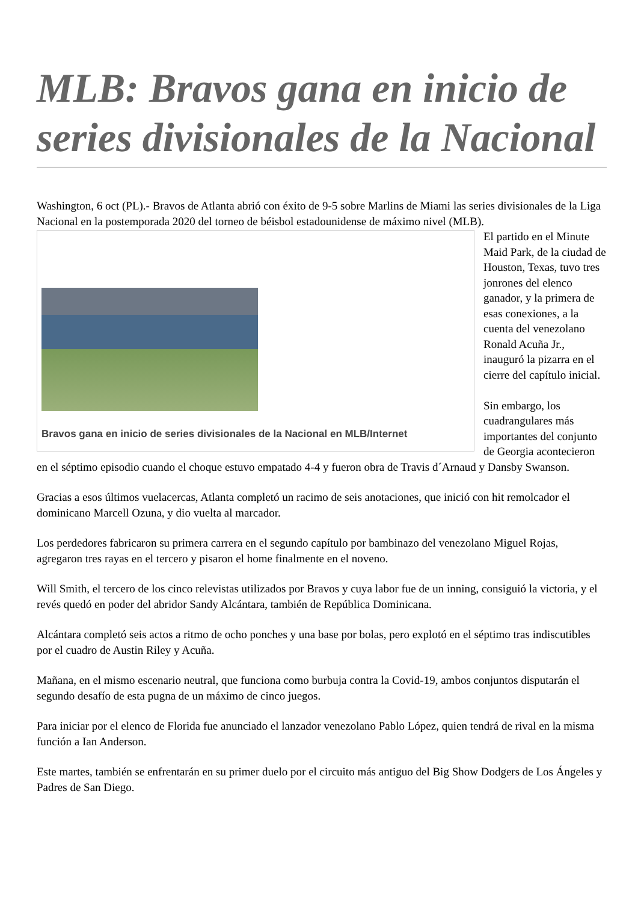MLB: Bravos gana en inicio de series divisionales de la Nacional
Washington, 6 oct (PL).- Bravos de Atlanta abrió con éxito de 9-5 sobre Marlins de Miami las series divisionales de la Liga Nacional en la postemporada 2020 del torneo de béisbol estadounidense de máximo Bravos gana en inicio de series divisionales de la Nacional en MLB/Internet nivel (MLB).
El partido en el Minute Maid Park, de la ciudad de Houston, Texas, tuvo tres jonrones del elenco ganador, y la primera de esas conexiones, a la cuenta del venezolano Ronald Acuña Jr., inauguró la pizarra en el cierre del capítulo inicial.
Sin embargo, los cuadrangulares más importantes del conjunto de Georgia acontecieron en el séptimo episodio cuando el choque estuvo empatado 4-4 y fueron obra de Travis d´Arnaud y Dansby Swanson.
Gracias a esos últimos vuelacercas, Atlanta completó un racimo de seis anotaciones, que inició con hit remolcador el dominicano Marcell Ozuna, y dio vuelta al marcador.
Los perdedores fabricaron su primera carrera en el segundo capítulo por bambinazo del venezolano Miguel Rojas, agregaron tres rayas en el tercero y pisaron el home finalmente en el noveno.
Will Smith, el tercero de los cinco relevistas utilizados por Bravos y cuya labor fue de un inning, consiguió la victoria, y el revés quedó en poder del abridor Sandy Alcántara, también de República Dominicana.
Alcántara completó seis actos a ritmo de ocho ponches y una base por bolas, pero explotó en el séptimo tras indiscutibles por el cuadro de Austin Riley y Acuña.
Mañana, en el mismo escenario neutral, que funciona como burbuja contra la Covid-19, ambos conjuntos disputarán el segundo desafío de esta pugna de un máximo de cinco juegos.
Para iniciar por el elenco de Florida fue anunciado el lanzador venezolano Pablo López, quien tendrá de rival en la misma función a Ian Anderson.
Este martes, también se enfrentarán en su primer duelo por el circuito más antiguo del Big Show Dodgers de Los Ángeles y Padres de San Diego.